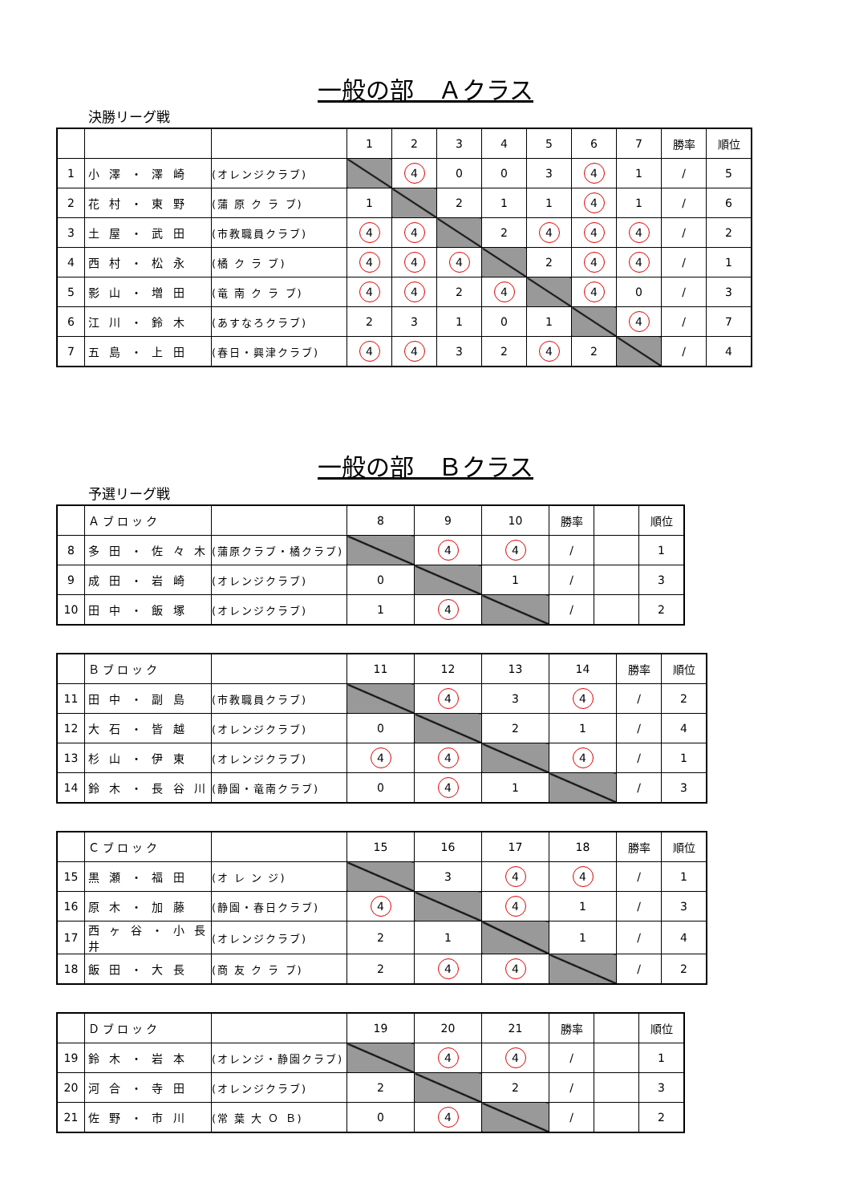一般の部　Ａクラス
決勝リーグ戦
| | | | 1 | 2 | 3 | 4 | 5 | 6 | 7 | 勝率 | 順位 |
| 1 | 小 澤 ・ 澤 崎 | (オレンジクラブ) | | 4 | 0 | 0 | 3 | 4 | 1 | / | 5 |
| 2 | 花 村 ・ 東 野 | (蒲 原 ク ラ ブ) | 1 | | 2 | 1 | 1 | 4 | 1 | / | 6 |
| 3 | 土 屋 ・ 武 田 | (市教職員クラブ) | 4 | 4 | | 2 | 4 | 4 | 4 | / | 2 |
| 4 | 西 村 ・ 松 永 | (橘 ク ラ ブ) | 4 | 4 | 4 | | 2 | 4 | 4 | / | 1 |
| 5 | 影 山 ・ 増 田 | (竜 南 ク ラ ブ) | 4 | 4 | 2 | 4 | | 4 | 0 | / | 3 |
| 6 | 江 川 ・ 鈴 木 | (あすなろクラブ) | 2 | 3 | 1 | 0 | 1 | | 4 | / | 7 |
| 7 | 五 島 ・ 上 田 | (春日・興津クラブ) | 4 | 4 | 3 | 2 | 4 | 2 | | / | 4 |
一般の部　Ｂクラス
予選リーグ戦
| | Ａブロック | | 8 | 9 | 10 | 勝率 | | 順位 |
| 8 | 多 田 ・ 佐 々 木 | (蒲原クラブ・橘クラブ) | | 4 | 4 | / | | 1 |
| 9 | 成 田 ・ 岩 崎 | (オレンジクラブ) | 0 | | 1 | / | | 3 |
| 10 | 田 中 ・ 飯 塚 | (オレンジクラブ) | 1 | 4 | | / | | 2 |
| | Ｂブロック | | 11 | 12 | 13 | 14 | 勝率 | 順位 |
| 11 | 田 中 ・ 副 島 | (市教職員クラブ) | | 4 | 3 | 4 | / | 2 |
| 12 | 大 石 ・ 皆 越 | (オレンジクラブ) | 0 | | 2 | 1 | / | 4 |
| 13 | 杉 山 ・ 伊 東 | (オレンジクラブ) | 4 | 4 | | 4 | / | 1 |
| 14 | 鈴 木 ・ 長 谷 川 | (静園・竜南クラブ) | 0 | 4 | 1 | | / | 3 |
| | Ｃブロック | | 15 | 16 | 17 | 18 | 勝率 | 順位 |
| 15 | 黒 瀬 ・ 福 田 | (オ レ ン ジ) | | 3 | 4 | 4 | / | 1 |
| 16 | 原 木 ・ 加 藤 | (静園・春日クラブ) | 4 | | 4 | 1 | / | 3 |
| 17 | 西 ヶ 谷 ・ 小 長 井 | (オレンジクラブ) | 2 | 1 | | 1 | / | 4 |
| 18 | 飯 田 ・ 大 長 | (商 友 ク ラ ブ) | 2 | 4 | 4 | | / | 2 |
| | Ｄブロック | | 19 | 20 | 21 | 勝率 | | 順位 |
| 19 | 鈴 木 ・ 岩 本 | (オレンジ・静園クラブ) | | 4 | 4 | / | | 1 |
| 20 | 河 合 ・ 寺 田 | (オレンジクラブ) | 2 | | 2 | / | | 3 |
| 21 | 佐 野 ・ 市 川 | (常 葉 大 Ｏ Ｂ) | 0 | 4 | | / | | 2 |